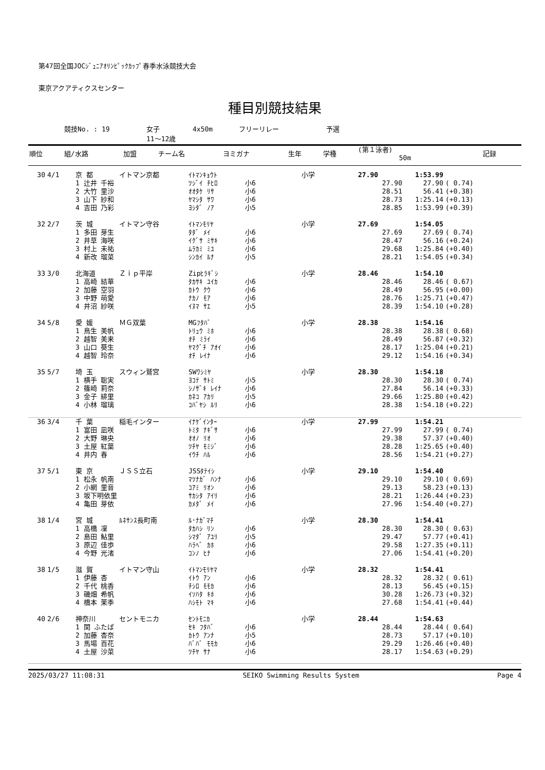第47回全国JOCｼﾞｭﾆｱｵﾘﾝﾋﾟｯｸｶｯﾌﾟ春季水泳競技大会
東京アクアティクスセンター
種目別競技結果
競技No. : 19 女子 4x50m フリーリレー 予選
11～12歳
| 順位 | 組/水路 | 加盟 | チーム名 | ヨミガナ | 生年 | 学種 | (第１泳者) 50m | 記録 | |
| --- | --- | --- | --- | --- | --- | --- | --- | --- | --- |
| 30 | 4/1 | 京 都 | イトマン京都 | ｲﾄﾏﾝｷｮｳﾄ | | 小学 | 27.90 | 1:53.99 | |
| | | 1 辻井 千裕 | | ﾂｼﾞｲ ﾁﾋﾛ | 小6 | | 27.90 | 27.90 | ( 0.74) |
| | | 2 大竹 里沙 | | ｵｵﾀｹ ﾘｻ | 小6 | | 28.51 | 56.41 | (+0.38) |
| | | 3 山下 紗和 | | ﾔﾏｼﾀ ｻﾜ | 小6 | | 28.73 | 1:25.14 | (+0.13) |
| | | 4 吉田 乃彩 | | ﾖｼﾀﾞ ﾉｱ | 小5 | | 28.85 | 1:53.99 | (+0.39) |
| 32 | 2/7 | 茨 城 | イトマン守谷 | ｲﾄﾏﾝﾓﾘﾔ | | 小学 | 27.69 | 1:54.05 | |
| | | 1 多田 芽生 | | ﾀﾀﾞ ﾒｲ | 小6 | | 27.69 | 27.69 | ( 0.74) |
| | | 2 井草 海咲 | | ｲｸﾞｻ ﾐｻｷ | 小6 | | 28.47 | 56.16 | (+0.24) |
| | | 3 村上 未祐 | | ﾑﾗｶﾐ ﾐﾕ | 小6 | | 29.68 | 1:25.84 | (+0.40) |
| | | 4 新改 瑠菜 | | ｼﾝｶｲ ﾙﾅ | 小5 | | 28.21 | 1:54.05 | (+0.34) |
| 33 | 3/0 | 北海道 | Ｚｉｐ平岸 | Zipﾋﾗｷﾞｼ | | 小学 | 28.46 | 1:54.10 | |
| | | 1 高崎 結華 | | ﾀｶｻｷ ﾕｲｶ | 小6 | | 28.46 | 28.46 | ( 0.67) |
| | | 2 加藤 空羽 | | ｶﾄｳ ｸｳ | 小6 | | 28.49 | 56.95 | (+0.00) |
| | | 3 中野 萌愛 | | ﾅｶﾉ ﾓｱ | 小6 | | 28.76 | 1:25.71 | (+0.47) |
| | | 4 井沼 紗咲 | | ｲﾇﾏ ｻｴ | 小5 | | 28.39 | 1:54.10 | (+0.28) |
| 34 | 5/8 | 愛 媛 | ＭＧ双葉 | MGﾌﾀﾊﾞ | | 小学 | 28.38 | 1:54.16 | |
| | | 1 鳥生 美帆 | | ﾄﾘｭｳ ﾐﾎ | 小6 | | 28.38 | 28.38 | ( 0.68) |
| | | 2 越智 美来 | | ｵﾁ ﾐﾗｲ | 小6 | | 28.49 | 56.87 | (+0.32) |
| | | 3 山口 葵生 | | ﾔﾏｸﾞﾁ ｱｵｲ | 小6 | | 28.17 | 1:25.04 | (+0.21) |
| | | 4 越智 玲奈 | | ｵﾁ ﾚｲﾅ | 小6 | | 29.12 | 1:54.16 | (+0.34) |
| 35 | 5/7 | 埼 玉 | スウィン鷲宮 | SWﾜｼﾐﾔ | | 小学 | 28.30 | 1:54.18 | |
| | | 1 横手 聡実 | | ﾖｺﾃ ｻﾄﾐ | 小5 | | 28.30 | 28.30 | ( 0.74) |
| | | 2 篠崎 莉奈 | | ｼﾉｻﾞｷ ﾚｲﾅ | 小6 | | 27.84 | 56.14 | (+0.33) |
| | | 3 金子 緋里 | | ｶﾈｺ ｱｶﾘ | 小5 | | 29.66 | 1:25.80 | (+0.42) |
| | | 4 小林 瑠璃 | | ｺﾊﾞﾔｼ ﾙﾘ | 小6 | | 28.38 | 1:54.18 | (+0.22) |
| 36 | 3/4 | 千 葉 | 稲毛インター | ｲﾅｹﾞｲﾝﾀｰ | | 小学 | 27.99 | 1:54.21 | |
| | | 1 富田 凪咲 | | ﾄﾐﾀ ﾅｷﾞｻ | 小6 | | 27.99 | 27.99 | ( 0.74) |
| | | 2 大野 琳央 | | ｵｵﾉ ﾘｵ | 小6 | | 29.38 | 57.37 | (+0.40) |
| | | 3 土屋 紅葉 | | ﾂﾁﾔ ﾓﾐｼﾞ | 小6 | | 28.28 | 1:25.65 | (+0.40) |
| | | 4 井内 春 | | ｲｳﾁ ﾊﾙ | 小6 | | 28.56 | 1:54.21 | (+0.27) |
| 37 | 5/1 | 東 京 | ＪＳＳ立石 | JSSﾀﾃｲｼ | | 小学 | 29.10 | 1:54.40 | |
| | | 1 松永 帆南 | | ﾏﾂﾅｶﾞ ﾊﾝﾅ | 小6 | | 29.10 | 29.10 | ( 0.69) |
| | | 2 小網 里音 | | ｺｱﾐ ﾘｵﾝ | 小6 | | 29.13 | 58.23 | (+0.13) |
| | | 3 坂下明依里 | | ｻｶｼﾀ ｱｲﾘ | 小6 | | 28.21 | 1:26.44 | (+0.23) |
| | | 4 亀田 芽依 | | ｶﾒﾀﾞ ﾒｲ | 小6 | | 27.96 | 1:54.40 | (+0.27) |
| 38 | 1/4 | 宮 城 | ﾙﾈｻﾝｽ長町南 | ﾙ･ﾅｶﾞﾏﾁ | | 小学 | 28.30 | 1:54.41 | |
| | | 1 高橋 凜 | | ﾀｶﾊｼ ﾘﾝ | 小6 | | 28.30 | 28.30 | ( 0.63) |
| | | 2 島田 鮎里 | | ｼﾏﾀﾞ ｱﾕﾘ | 小5 | | 29.47 | 57.77 | (+0.41) |
| | | 3 原辺 佳歩 | | ﾊﾗﾍﾞ ｶﾎ | 小6 | | 29.58 | 1:27.35 | (+0.11) |
| | | 4 今野 光渚 | | ｺﾝﾉ ﾋﾅ | 小6 | | 27.06 | 1:54.41 | (+0.20) |
| 38 | 1/5 | 滋 賀 | イトマン守山 | ｲﾄﾏﾝﾓﾘﾔﾏ | | 小学 | 28.32 | 1:54.41 | |
| | | 1 伊藤 杏 | | ｲﾄｳ ｱﾝ | 小6 | | 28.32 | 28.32 | ( 0.61) |
| | | 2 千代 桃香 | | ﾁｼﾛ ﾓﾓｶ | 小6 | | 28.13 | 56.45 | (+0.15) |
| | | 3 磯畑 希帆 | | ｲｿﾊﾀ ｷﾎ | 小6 | | 30.28 | 1:26.73 | (+0.32) |
| | | 4 橋本 茉季 | | ﾊｼﾓﾄ ﾏｷ | 小6 | | 27.68 | 1:54.41 | (+0.44) |
| 40 | 2/6 | 神奈川 | セントモニカ | ｾﾝﾄﾓﾆｶ | | 小学 | 28.44 | 1:54.63 | |
| | | 1 関 ふたば | | ｾｷ ﾌﾀﾊﾞ | 小6 | | 28.44 | 28.44 | ( 0.64) |
| | | 2 加藤 杏奈 | | ｶﾄｳ ｱﾝﾅ | 小5 | | 28.73 | 57.17 | (+0.10) |
| | | 3 馬場 百花 | | ﾊﾞﾊﾞ ﾓﾓｶ | 小6 | | 29.29 | 1:26.46 | (+0.40) |
| | | 4 土屋 沙菜 | | ﾂﾁﾔ ｻﾅ | 小6 | | 28.17 | 1:54.63 | (+0.29) |
2025/03/27 11:08:31 SEIKO Swimming Results System Page 4